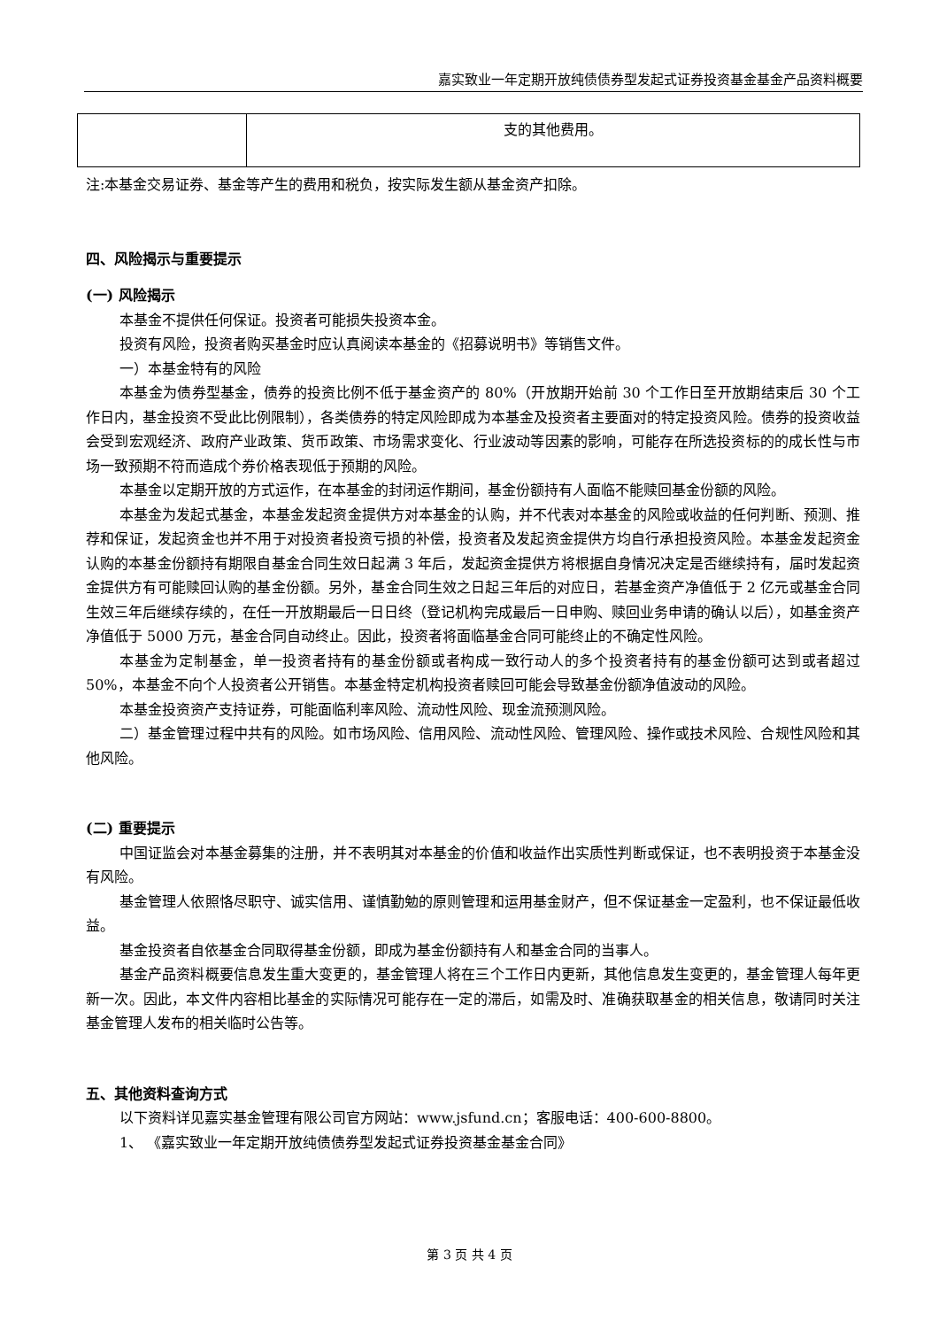嘉实致业一年定期开放纯债债券型发起式证券投资基金基金产品资料概要
| | 支的其他费用。 |
注:本基金交易证券、基金等产生的费用和税负，按实际发生额从基金资产扣除。
四、风险揭示与重要提示
(一) 风险揭示
本基金不提供任何保证。投资者可能损失投资本金。
投资有风险，投资者购买基金时应认真阅读本基金的《招募说明书》等销售文件。
一）本基金特有的风险
本基金为债券型基金，债券的投资比例不低于基金资产的 80%（开放期开始前 30 个工作日至开放期结束后 30 个工作日内，基金投资不受此比例限制），各类债券的特定风险即成为本基金及投资者主要面对的特定投资风险。债券的投资收益会受到宏观经济、政府产业政策、货币政策、市场需求变化、行业波动等因素的影响，可能存在所选投资标的的成长性与市场一致预期不符而造成个券价格表现低于预期的风险。
本基金以定期开放的方式运作，在本基金的封闭运作期间，基金份额持有人面临不能赎回基金份额的风险。
本基金为发起式基金，本基金发起资金提供方对本基金的认购，并不代表对本基金的风险或收益的任何判断、预测、推荐和保证，发起资金也并不用于对投资者投资亏损的补偿，投资者及发起资金提供方均自行承担投资风险。本基金发起资金认购的本基金份额持有期限自基金合同生效日起满 3 年后，发起资金提供方将根据自身情况决定是否继续持有，届时发起资金提供方有可能赎回认购的基金份额。另外，基金合同生效之日起三年后的对应日，若基金资产净值低于 2 亿元或基金合同生效三年后继续存续的，在任一开放期最后一日日终（登记机构完成最后一日申购、赎回业务申请的确认以后），如基金资产净值低于 5000 万元，基金合同自动终止。因此，投资者将面临基金合同可能终止的不确定性风险。
本基金为定制基金，单一投资者持有的基金份额或者构成一致行动人的多个投资者持有的基金份额可达到或者超过 50%，本基金不向个人投资者公开销售。本基金特定机构投资者赎回可能会导致基金份额净值波动的风险。
本基金投资资产支持证券，可能面临利率风险、流动性风险、现金流预测风险。
二）基金管理过程中共有的风险。如市场风险、信用风险、流动性风险、管理风险、操作或技术风险、合规性风险和其他风险。
(二) 重要提示
中国证监会对本基金募集的注册，并不表明其对本基金的价值和收益作出实质性判断或保证，也不表明投资于本基金没有风险。
基金管理人依照恪尽职守、诚实信用、谨慎勤勉的原则管理和运用基金财产，但不保证基金一定盈利，也不保证最低收益。
基金投资者自依基金合同取得基金份额，即成为基金份额持有人和基金合同的当事人。
基金产品资料概要信息发生重大变更的，基金管理人将在三个工作日内更新，其他信息发生变更的，基金管理人每年更新一次。因此，本文件内容相比基金的实际情况可能存在一定的滞后，如需及时、准确获取基金的相关信息，敬请同时关注基金管理人发布的相关临时公告等。
五、其他资料查询方式
以下资料详见嘉实基金管理有限公司官方网站：www.jsfund.cn；客服电话：400-600-8800。
1、 《嘉实致业一年定期开放纯债债券型发起式证券投资基金基金合同》
第 3 页 共 4 页